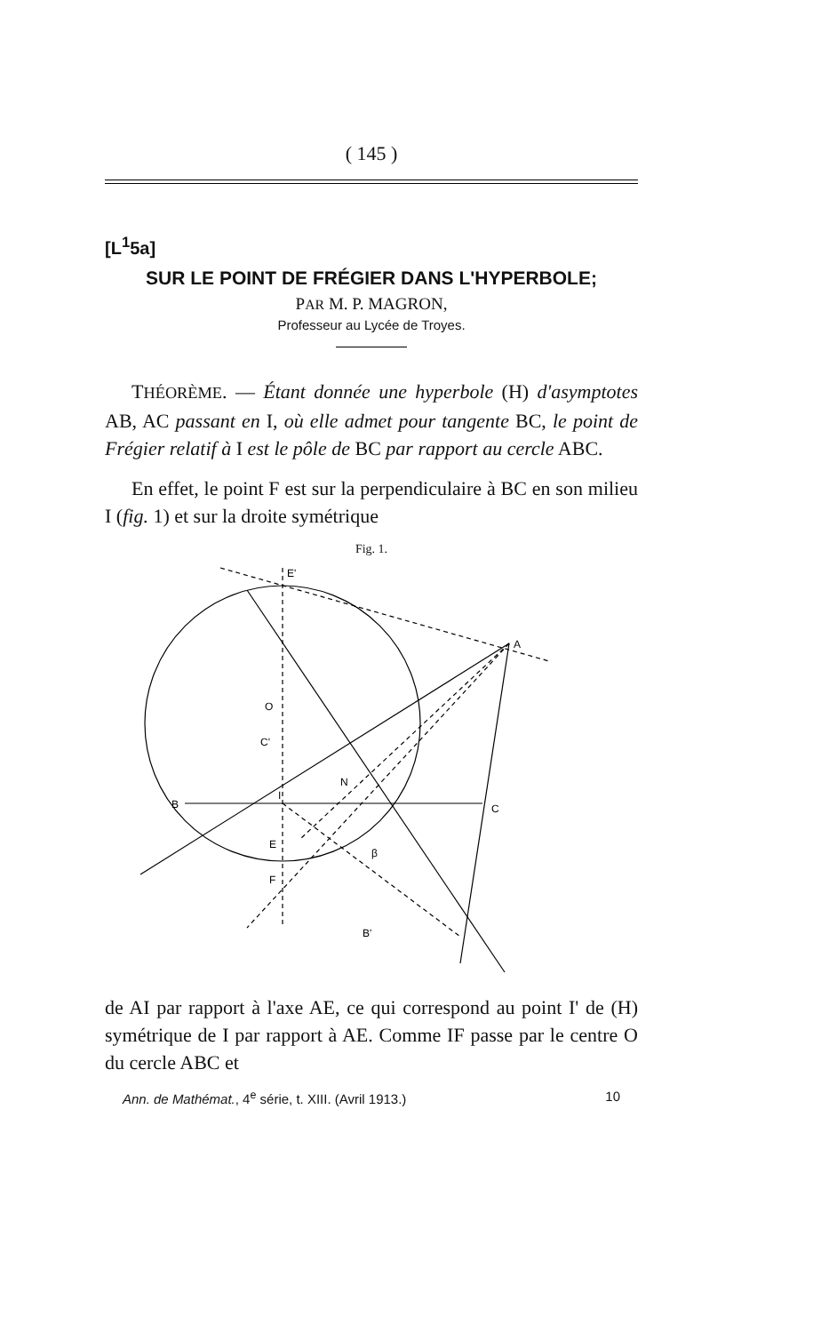( 145 )
[L<sup>1</sup>5a]
SUR LE POINT DE FRÉGIER DANS L'HYPERBOLE;
PAR M. P. MAGRON,
Professeur au Lycée de Troyes.
THÉORÈME. — Étant donnée une hyperbole (H) d'asymptotes AB, AC passant en I, où elle admet pour tangente BC, le point de Frégier relatif à I est le pôle de BC par rapport au cercle ABC.
En effet, le point F est sur la perpendiculaire à BC en son milieu I (fig. 1) et sur la droite symétrique
Fig. 1.
E'
A
O
C'
N
B
I
C
E
F
β
B'
de AI par rapport à l'axe AE, ce qui correspond au point I' de (H) symétrique de I par rapport à AE. Comme IF passe par le centre O du cercle ABC et
Ann. de Mathémat., 4<sup>e</sup> série, t. XIII. (Avril 1913.) 10